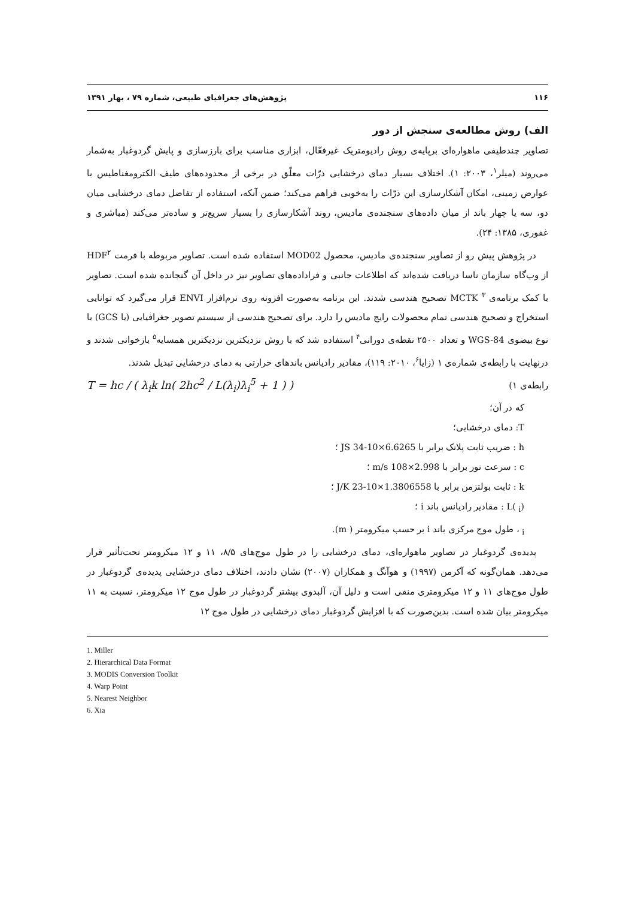۱۱۶ پژوهش‌های جغرافیای طبیعی، شماره ۷۹ ، بهار ۱۳۹۱
الف) روش مطالعه‌ی سنجش از دور
تصاویر چندطیفی ماهواره‌ای برپایه‌ی روش رادیومتریک غیرفعّال، ابزاری مناسب برای بارزسازی و پایش گردوغبار به‌شمار می‌روند (میلر<sup>۱</sup>، ۲۰۰۳: ۱). اختلاف بسیار دمای درخشایی ذرّات معلّق در برخی از محدوده‌های طیف الکترومغناطیس با عوارض زمینی، امکان آشکارسازی این ذرّات را به‌خوبی فراهم می‌کند؛ ضمن آنکه، استفاده از تفاضل دمای درخشایی میان دو، سه یا چهار باند از میان داده‌های سنجنده‌ی مادیس، روند آشکارسازی را بسیار سریع‌تر و ساده‌تر می‌کند (مباشری و غفوری، ۱۳۸۵: ۲۴).
در پژوهش پیش رو از تصاویر سنجنده‌ی مادیس، محصول MOD02 استفاده شده است. تصاویر مربوطه با فرمت HDF<sup>۲</sup> از وب‌گاه سازمان ناسا دریافت شده‌اند که اطلاعات جانبی و فراداده‌های تصاویر نیز در داخل آن گنجانده شده است. تصاویر با کمک برنامه‌ی MCTK <sup>۳</sup> تصحیح هندسی شدند. این برنامه به‌صورت افزونه روی نرم‌افزار ENVI قرار می‌گیرد که توانایی استخراج و تصحیح هندسی تمام محصولات رایج مادیس را دارد. برای تصحیح هندسی از سیستم تصویر جغرافیایی (یا GCS) با نوع بیضوی WGS-84 و تعداد ۲۵۰۰ نقطه‌ی دورانی<sup>۴</sup> استفاده شد که با روش نزدیکترین نزدیکترین همسایه<sup>۵</sup> بازخوانی شدند و درنهایت با رابطه‌ی شماره‌ی ۱ (زایا<sup>۶</sup>، ۲۰۱۰: ۱۱۹)، مقادیر رادیانس باندهای حرارتی به دمای درخشایی تبدیل شدند.
رابطه‌ی ۱) T = hc / ( λ<sub>i</sub>k ln( 2hc<sup>2</sup> / L(λ<sub>i</sub>)λ<sub>i</sub><sup>5</sup> + 1 ) )
که در آن؛
T: دمای درخشایی؛
h : ضریب ثابت پلانک برابر با 6.6265×10-34 JS ؛
c : سرعت نور برابر با 2.998×108 m/s ؛
k : ثابت بولتزمن برابر با 1.3806558×10-23 J/K ؛
L( <sub>i</sub>) : مقادیر رادیانس باند i ؛
<sub>i</sub> ، طول موج مرکزی باند i بر حسب میکرومتر ( m).
پدیده‌ی گردوغبار در تصاویر ماهواره‌ای، دمای درخشایی را در طول موج‌های ۸/۵، ۱۱ و ۱۲ میکرومتر تحت‌تأثیر قرار می‌دهد. همان‌گونه که آکرمن (۱۹۹۷) و هوآنگ و همکاران (۲۰۰۷) نشان دادند، اختلاف دمای درخشایی پدیده‌ی گردوغبار در طول موج‌های ۱۱ و ۱۲ میکرومتری منفی است و دلیل آن، آلبدوی بیشتر گردوغبار در طول موج ۱۲ میکرومتر، نسبت به ۱۱ میکرومتر بیان شده است. بدین‌صورت که با افزایش گردوغبار دمای درخشایی در طول موج ۱۲
1. Miller
2. Hierarchical Data Format
3. MODIS Conversion Toolkit
4. Warp Point
5. Nearest Neighbor
6. Xia